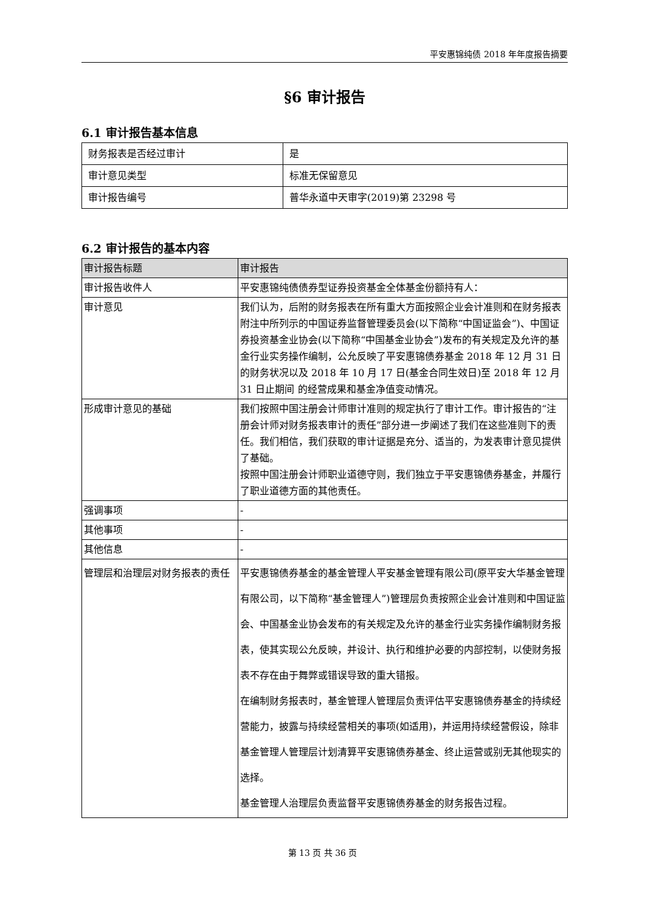平安惠锦纯债 2018 年年度报告摘要
§6 审计报告
6.1 审计报告基本信息
| 财务报表是否经过审计 | 是 |
| 审计意见类型 | 标准无保留意见 |
| 审计报告编号 | 普华永道中天审字(2019)第 23298 号 |
6.2 审计报告的基本内容
| 审计报告标题 | 审计报告 |
| --- | --- |
| 审计报告收件人 | 平安惠锦纯债债券型证券投资基金全体基金份额持有人： |
| 审计意见 | 我们认为，后附的财务报表在所有重大方面按照企业会计准则和在财务报表附注中所列示的中国证券监督管理委员会(以下简称“中国证监会”)、中国证券投资基金业协会(以下简称“中国基金业协会”)发布的有关规定及允许的基金行业实务操作编制，公允反映了平安惠锦债券基金 2018 年 12 月 31 日的财务状况以及 2018 年 10 月 17 日(基金合同生效日)至 2018 年 12 月 31 日止期间 的经营成果和基金净值变动情况。 |
| 形成审计意见的基础 | 我们按照中国注册会计师审计准则的规定执行了审计工作。审计报告的“注册会计师对财务报表审计的责任”部分进一步阐述了我们在这些准则下的责任。我们相信，我们获取的审计证据是充分、适当的，为发表审计意见提供了基础。 按照中国注册会计师职业道德守则，我们独立于平安惠锦债券基金，并履行了职业道德方面的其他责任。 |
| 强调事项 | - |
| 其他事项 | - |
| 其他信息 | - |
| 管理层和治理层对财务报表的责任 | 平安惠锦债券基金的基金管理人平安基金管理有限公司(原平安大华基金管理有限公司，以下简称“基金管理人”)管理层负责按照企业会计准则和中国证监会、中国基金业协会发布的有关规定及允许的基金行业实务操作编制财务报表，使其实现公允反映，并设计、执行和维护必要的内部控制，以使财务报表不存在由于舞弊或错误导致的重大错报。 在编制财务报表时，基金管理人管理层负责评估平安惠锦债券基金的持续经营能力，披露与持续经营相关的事项(如适用)，并运用持续经营假设，除非基金管理人管理层计划清算平安惠锦债券基金、终止运营或别无其他现实的选择。 基金管理人治理层负责监督平安惠锦债券基金的财务报告过程。 |
第 13 页 共 36 页